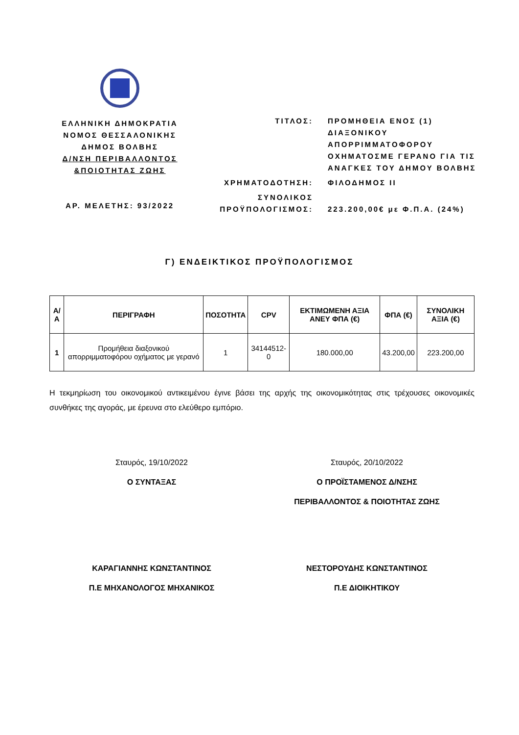ΕΛΛΗΝΙΚΗ ΔΗΜΟΚΡΑΤΙΑ
ΝΟΜΟΣ ΘΕΣΣΑΛΟΝΙΚΗΣ
ΔΗΜΟΣ ΒΟΛΒΗΣ
Δ/ΝΣΗ ΠΕΡΙΒΑΛΛΟΝΤΟΣ
&ΠΟΙΟΤΗΤΑΣ ΖΩΗΣ
ΑΡ. ΜΕΛΕΤΗΣ: 93/2022
| ΤΙΤΛΟΣ: | ΠΡΟΜΗΘΕΙΑ ΕΝΟΣ (1) ΔΙΑΞΟΝΙΚΟΥ ΑΠΟΡΡΙΜΜΑΤΟΦΟΡΟΥ ΟΧΗΜΑΤΟΣΜΕ ΓΕΡΑΝΟ ΓΙΑ ΤΙΣ ΑΝΑΓΚΕΣ ΤΟΥ ΔΗΜΟΥ ΒΟΛΒΗΣ |
| ΧΡΗΜΑΤΟΔΟΤΗΣΗ: | ΦΙΛΟΔΗΜΟΣ ΙΙ |
| ΣΥΝΟΛΙΚΟΣ ΠΡΟΫΠΟΛΟΓΙΣΜΟΣ: | 223.200,00€ με Φ.Π.Α. (24%) |
Γ) ΕΝΔΕΙΚΤΙΚΟΣ ΠΡΟΫΠΟΛΟΓΙΣΜΟΣ
| Α/Α | ΠΕΡΙΓΡΑΦΗ | ΠΟΣΟΤΗΤΑ | CPV | ΕΚΤΙΜΩΜΕΝΗ ΑΞΙΑ ΑΝΕΥ ΦΠΑ (€) | ΦΠΑ (€) | ΣΥΝΟΛΙΚΗ ΑΞΙΑ (€) |
| --- | --- | --- | --- | --- | --- | --- |
| 1 | Προμήθεια διαξονικού απορριμματοφόρου οχήματος με γερανό | 1 | 34144512-0 | 180.000,00 | 43.200,00 | 223.200,00 |
Η τεκμηρίωση του οικονομικού αντικειμένου έγινε βάσει της αρχής της οικονομικότητας στις τρέχουσες οικονομικές συνθήκες της αγοράς, με έρευνα στο ελεύθερο εμπόριο.
Σταυρός, 19/10/2022
Ο ΣΥΝΤΑΞΑΣ
ΚΑΡΑΓΙΑΝΝΗΣ ΚΩΝΣΤΑΝΤΙΝΟΣ
Π.Ε ΜΗΧΑΝΟΛΟΓΟΣ ΜΗΧΑΝΙΚΟΣ
Σταυρός, 20/10/2022
Ο ΠΡΟΪΣΤΑΜΕΝΟΣ Δ/ΝΣΗΣ
ΠΕΡΙΒΑΛΛΟΝΤΟΣ & ΠΟΙΟΤΗΤΑΣ ΖΩΗΣ
ΝΕΣΤΟΡΟΥΔΗΣ ΚΩΝΣΤΑΝΤΙΝΟΣ
Π.Ε ΔΙΟΙΚΗΤΙΚΟΥ